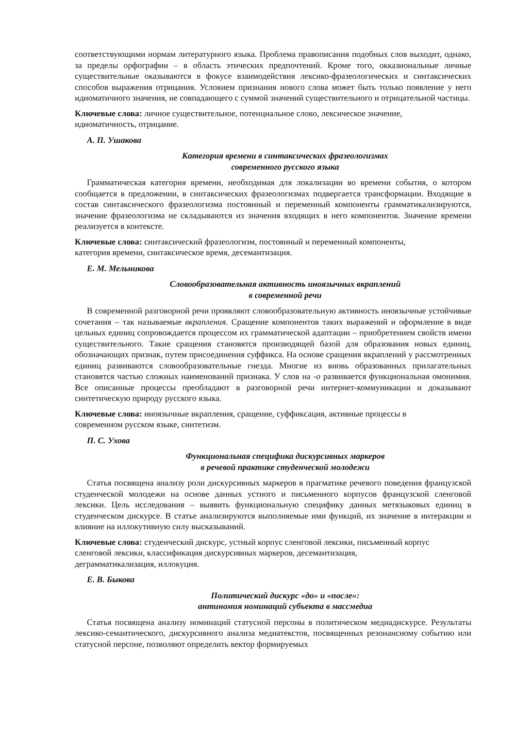соответствующими нормам литературного языка. Проблема правописания подобных слов выходит, однако, за пределы орфографии – в область этических предпочтений. Кроме того, окказиональные личные существительные оказываются в фокусе взаимодействия лексико-фразеологических и синтаксических способов выражения отрицания. Условием признания нового слова может быть только появление у него идиоматичного значения, не совпадающего с суммой значений существительного и отрицательной частицы.
Ключевые слова: личное существительное, потенциальное слово, лексическое значение,
идиоматичность, отрицание.
А. П. Ушакова
Категория времени в синтаксических фразеологизмах
современного русского языка
Грамматическая категория времени, необходимая для локализации во времени события, о котором сообщается в предложении, в синтаксических фразеологизмах подвергается трансформации. Входящие в состав синтаксического фразеологизма постоянный и переменный компоненты грамматикализируются, значение фразеологизма не складываются из значения входящих в него компонентов. Значение времени реализуется в контексте.
Ключевые слова: синтаксический фразеологизм, постоянный и переменный компоненты,
категория времени, синтаксическое время, десемантизация.
Е. М. Мельникова
Словообразовательная активность иноязычных вкраплений
в современной речи
В современной разговорной речи проявляют словообразовательную активность иноязычные устойчивые сочетания – так называемые вкрапления. Сращение компонентов таких выражений и оформление в виде цельных единиц сопровождается процессом их грамматической адаптации – приобретением свойств имени существительного. Такие сращения становятся производящей базой для образования новых единиц, обозначающих признак, путем присоединения суффикса. На основе сращения вкраплений у рассмотренных единиц развиваются словообразовательные гнезда. Многие из вновь образованных прилагательных становятся частью сложных наименований признака. У слов на -о развивается функциональная омонимия. Все описанные процессы преобладают в разговорной речи интернет-коммуникации и доказывают синтетическую природу русского языка.
Ключевые слова: иноязычные вкрапления, сращение, суффиксация, активные процессы в
современном русском языке, синтетизм.
П. С. Ухова
Функциональная специфика дискурсивных маркеров
в речевой практике студенческой молодежи
Статья посвящена анализу роли дискурсивных маркеров в прагматике речевого поведения французской студенческой молодежи на основе данных устного и письменного корпусов французской сленговой лексики. Цель исследования – выявить функциональную специфику данных метязыковых единиц в студенческом дискурсе. В статье анализируются выполняемые ими функций, их значение в интеракции и влияние на иллокутивную силу высказываний.
Ключевые слова: студенческий дискурс, устный корпус сленговой лексики, письменный корпус
сленговой лексики, классификация дискурсивных маркеров, десемантизация,
деграмматикализация, иллокуция.
Е. В. Быкова
Политический дискурс «до» и «после»:
антиномия номинаций субъекта в массмедиа
Статья посвящена анализу номинаций статусной персоны в политическом медиадискурсе. Результаты лексико-семантического, дискурсивного анализа медиатекстов, посвященных резонансному событию или статусной персоне, позволяют определить вектор формируемых